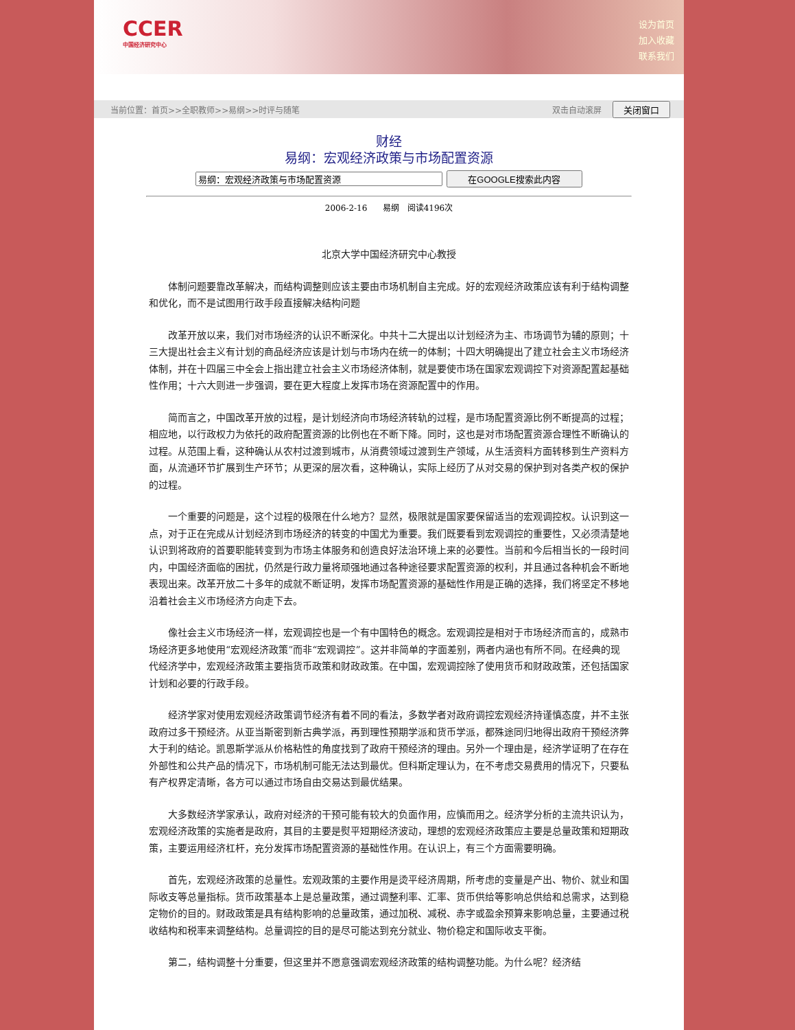CCER
中国经济研究中心
设为首页
加入收藏
联系我们
当前位置：首页>>全职教师>>易纲>>时评与随笔 双击自动滚屏 关闭窗口
财经
易纲：宏观经济政策与市场配置资源
在GOOGLE搜索此内容
2006-2-16 易纲 阅读4196次
北京大学中国经济研究中心教授
体制问题要靠改革解决，而结构调整则应该主要由市场机制自主完成。好的宏观经济政策应该有利于结构调整和优化，而不是试图用行政手段直接解决结构问题
改革开放以来，我们对市场经济的认识不断深化。中共十二大提出以计划经济为主、市场调节为辅的原则；十三大提出社会主义有计划的商品经济应该是计划与市场内在统一的体制；十四大明确提出了建立社会主义市场经济体制，并在十四届三中全会上指出建立社会主义市场经济体制，就是要使市场在国家宏观调控下对资源配置起基础性作用；十六大则进一步强调，要在更大程度上发挥市场在资源配置中的作用。
简而言之，中国改革开放的过程，是计划经济向市场经济转轨的过程，是市场配置资源比例不断提高的过程；相应地，以行政权力为依托的政府配置资源的比例也在不断下降。同时，这也是对市场配置资源合理性不断确认的过程。从范围上看，这种确认从农村过渡到城市，从消费领域过渡到生产领域，从生活资料方面转移到生产资料方面，从流通环节扩展到生产环节；从更深的层次看，这种确认，实际上经历了从对交易的保护到对各类产权的保护的过程。
一个重要的问题是，这个过程的极限在什么地方？显然，极限就是国家要保留适当的宏观调控权。认识到这一点，对于正在完成从计划经济到市场经济的转变的中国尤为重要。我们既要看到宏观调控的重要性，又必须清楚地认识到将政府的首要职能转变到为市场主体服务和创造良好法治环境上来的必要性。当前和今后相当长的一段时间内，中国经济面临的困扰，仍然是行政力量将顽强地通过各种途径要求配置资源的权利，并且通过各种机会不断地表现出来。改革开放二十多年的成就不断证明，发挥市场配置资源的基础性作用是正确的选择，我们将坚定不移地沿着社会主义市场经济方向走下去。
像社会主义市场经济一样，宏观调控也是一个有中国特色的概念。宏观调控是相对于市场经济而言的，成熟市场经济更多地使用“宏观经济政策”而非“宏观调控”。这并非简单的字面差别，两者内涵也有所不同。在经典的现代经济学中，宏观经济政策主要指货币政策和财政政策。在中国，宏观调控除了使用货币和财政政策，还包括国家计划和必要的行政手段。
经济学家对使用宏观经济政策调节经济有着不同的看法，多数学者对政府调控宏观经济持谨慎态度，并不主张政府过多干预经济。从亚当斯密到新古典学派，再到理性预期学派和货币学派，都殊途同归地得出政府干预经济弊大于利的结论。凯恩斯学派从价格粘性的角度找到了政府干预经济的理由。另外一个理由是，经济学证明了在存在外部性和公共产品的情况下，市场机制可能无法达到最优。但科斯定理认为，在不考虑交易费用的情况下，只要私有产权界定清晰，各方可以通过市场自由交易达到最优结果。
大多数经济学家承认，政府对经济的干预可能有较大的负面作用，应慎而用之。经济学分析的主流共识认为，宏观经济政策的实施者是政府，其目的主要是熨平短期经济波动，理想的宏观经济政策应主要是总量政策和短期政策，主要运用经济杠杆，充分发挥市场配置资源的基础性作用。在认识上，有三个方面需要明确。
首先，宏观经济政策的总量性。宏观政策的主要作用是烫平经济周期，所考虑的变量是产出、物价、就业和国际收支等总量指标。货币政策基本上是总量政策，通过调整利率、汇率、货币供给等影响总供给和总需求，达到稳定物价的目的。财政政策是具有结构影响的总量政策，通过加税、减税、赤字或盈余预算来影响总量，主要通过税收结构和税率来调整结构。总量调控的目的是尽可能达到充分就业、物价稳定和国际收支平衡。
第二，结构调整十分重要，但这里并不愿意强调宏观经济政策的结构调整功能。为什么呢？经济结